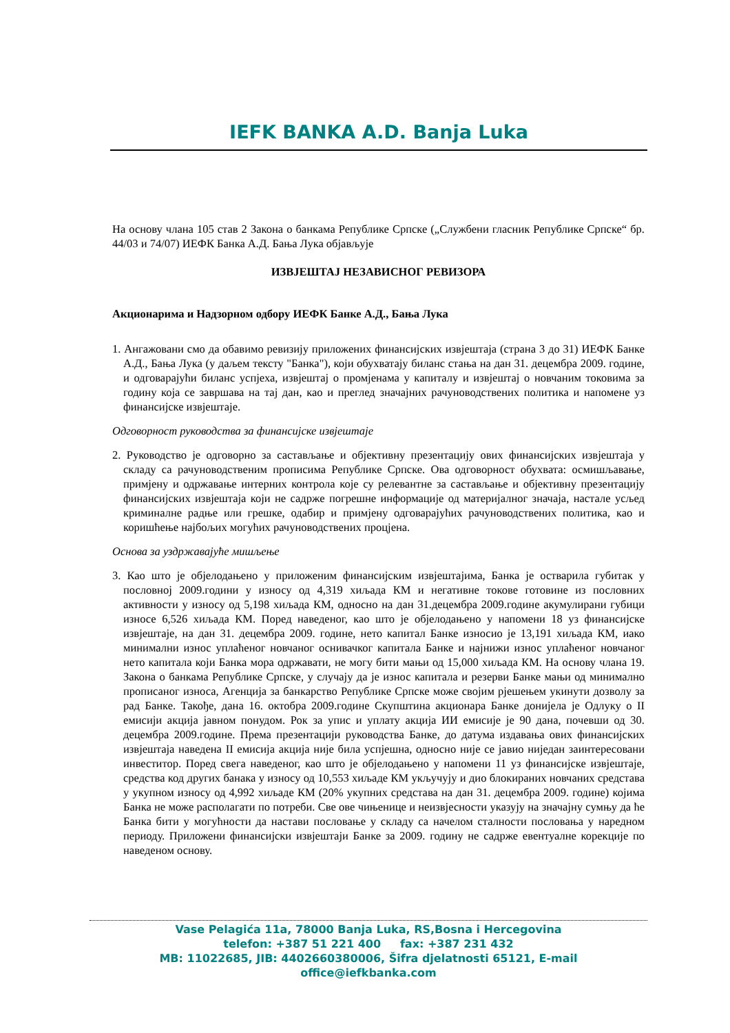IEFK BANKA A.D. Banja Luka
На основу члана 105 став 2 Закона о банкама Републике Српске („Службени гласник Републике Српске“ бр. 44/03 и 74/07) ИЕФК Банка А.Д. Бања Лука објављује
ИЗВЈЕШТАЈ НЕЗАВИСНОГ РЕВИЗОРА
Акционарима и Надзорном одбору ИЕФК Банке А.Д., Бања Лука
1. Ангажовани смо да обавимо ревизију приложених финансијских извјештаја (страна 3 до 31) ИЕФК Банке А.Д., Бања Лука (у даљем тексту "Банка"), који обухватају биланс стања на дан 31. децембра 2009. године, и одговарајући биланс успјеха, извјештај о промјенама у капиталу и извјештај о новчаним токовима за годину која се завршава на тај дан, као и преглед значајних рачуноводствених политика и напомене уз финансијске извјештаје.
Одговорност руководства за финансијске извјештаје
2. Руководство је одговорно за састављање и објективну презентацију ових финансијских извјештаја у складу са рачуноводственим прописима Републике Српске. Ова одговорност обухвата: осмишљавање, примјену и одржавање интерних контрола које су релевантне за састављање и објективну презентацију финансијских извјештаја који не садрже погрешне информације од материјалног значаја, настале усљед криминалне радње или грешке, одабир и примјену одговарајућих рачуноводствених политика, као и коришћење најбољих могућих рачуноводствених процјена.
Основа за уздржавајуће мишљење
3. Као што је објелодањено у приложеним финансијским извјештајима, Банка је остварила губитак у пословној 2009.години у износу од 4,319 хиљада КМ и негативне токове готовине из пословних активности у износу од 5,198 хиљада КМ, односно на дан 31.децембра 2009.године акумулирани губици износе 6,526 хиљада КМ. Поред наведеног, као што је објелодањено у напомени 18 уз финансијске извјештаје, на дан 31. децембра 2009. године, нето капитал Банке износио је 13,191 хиљада КМ, иако минимални износ уплаћеног новчаног оснивачког капитала Банке и најнижи износ уплаћеног новчаног нето капитала који Банка мора одржавати, не могу бити мањи од 15,000 хиљада КМ. На основу члана 19. Закона о банкама Републике Српске, у случају да је износ капитала и резерви Банке мањи од минимално прописаног износа, Агенција за банкарство Републике Српске може својим рјешењем укинути дозволу за рад Банке. Такође, дана 16. октобра 2009.године Скупштина акционара Банке донијела је Одлуку о II емисији акција јавном понудом. Рок за упис и уплату акција ИИ емисије је 90 дана, почевши од 30. децембра 2009.године. Према презентацији руководства Банке, до датума издавања ових финансијских извјештаја наведена II емисија акција није била успјешна, односно није се јавио ниједан заинтересовани инвеститор. Поред свега наведеног, као што је објелодањено у напомени 11 уз финансијске извјештаје, средства код других банака у износу од 10,553 хиљаде КМ укључују и дио блокираних новчаних средстава у укупном износу од 4,992 хиљаде КМ (20% укупних средстава на дан 31. децембра 2009. године) којима Банка не може располагати по потреби. Све ове чињенице и неизвјесности указују на значајну сумњу да ће Банка бити у могућности да настави пословање у складу са начелом сталности пословања у наредном периоду. Приложени финансијски извјештаји Банке за 2009. годину не садрже евентуалне корекције по наведеном основу.
Vase Pelagića 11a, 78000 Banja Luka, RS,Bosna i Hercegovina
telefon: +387 51 221 400 fax: +387 231 432
MB: 11022685, JIB: 4402660380006, Šifra djelatnosti 65121, E-mail office@iefkbanka.com